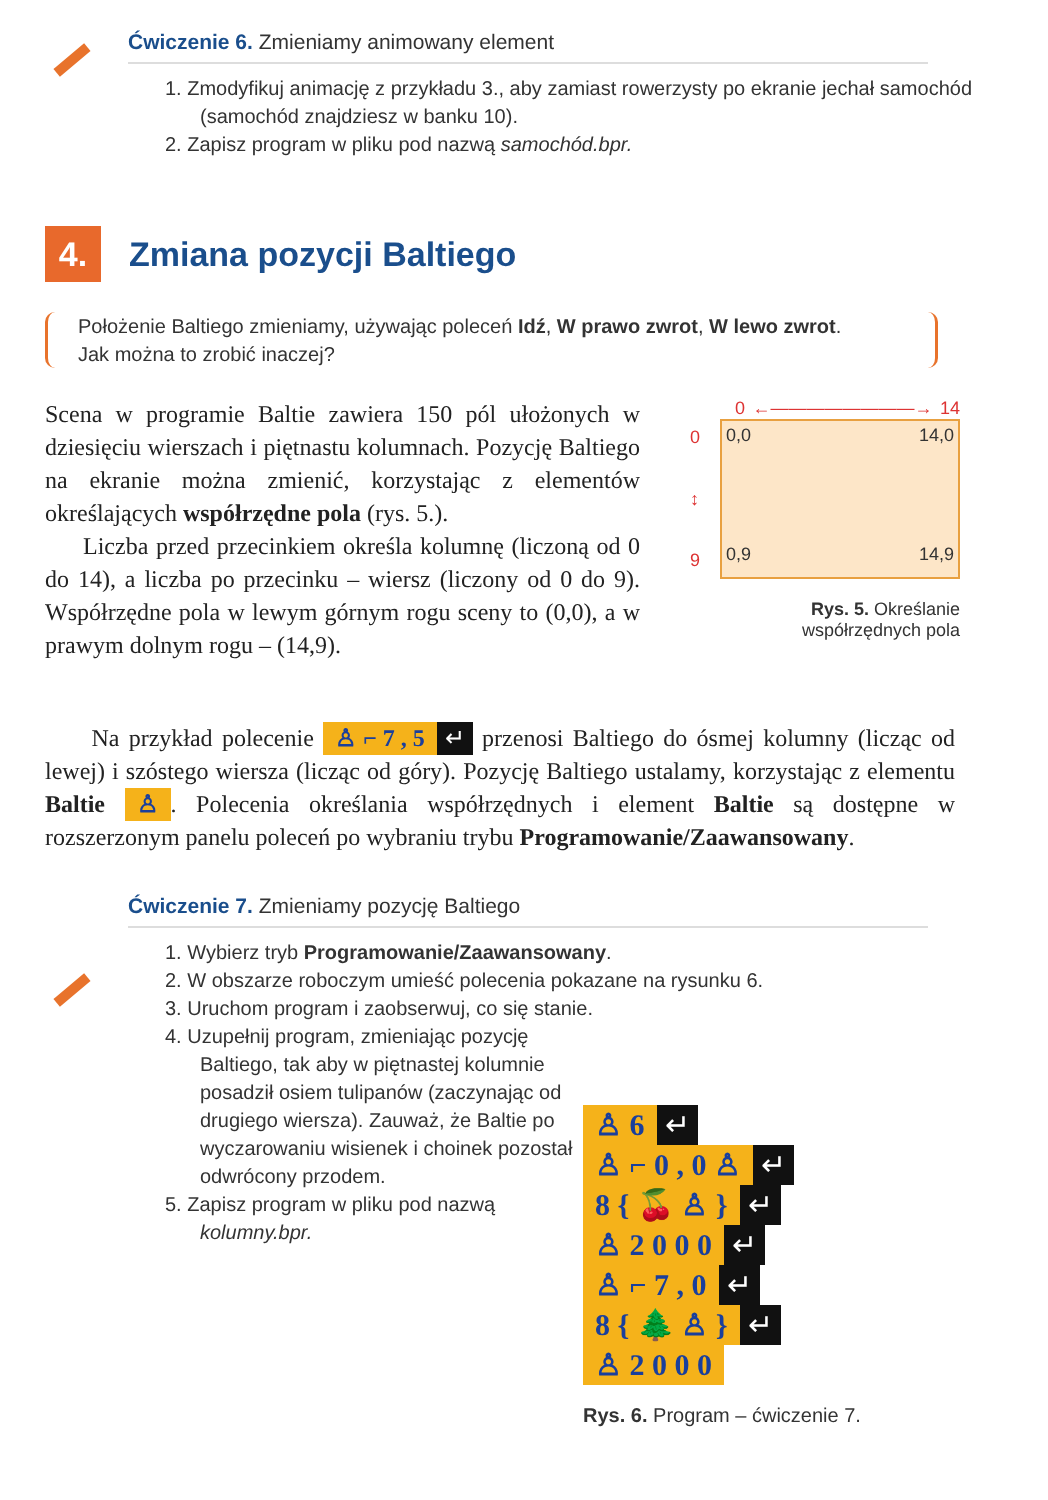Ćwiczenie 6. Zmieniamy animowany element
1. Zmodyfikuj animację z przykładu 3., aby zamiast rowerzysty po ekranie jechał samochód (samochód znajdziesz w banku 10).
2. Zapisz program w pliku pod nazwą samochód.bpr.
4. Zmiana pozycji Baltiego
Położenie Baltiego zmieniamy, używając poleceń Idź, W prawo zwrot, W lewo zwrot.
Jak można to zrobić inaczej?
Scena w programie Baltie zawiera 150 pól ułożonych w dziesięciu wierszach i piętnastu kolumnach. Pozycję Baltiego na ekranie można zmienić, korzystając z elementów określających współrzędne pola (rys. 5.).
Liczba przed przecinkiem określa kolumnę (liczoną od 0 do 14), a liczba po przecinku – wiersz (liczony od 0 do 9). Współrzędne pola w lewym górnym rogu sceny to (0,0), a w prawym dolnym rogu – (14,9).
0 ←————————→ 14
0
↕
9
0,0 14,0
0,9 14,9
Rys. 5. Określanie
współrzędnych pola
Na przykład polecenie ♙ ⌐ 7 , 5 ↵ przenosi Baltiego do ósmej kolumny (licząc od lewej) i szóstego wiersza (licząc od góry). Pozycję Baltiego ustalamy, korzystając z elementu Baltie ♙. Polecenia określania współrzędnych i element Baltie są dostępne w rozszerzonym panelu poleceń po wybraniu trybu Programowanie/Zaawansowany.
Ćwiczenie 7. Zmieniamy pozycję Baltiego
1. Wybierz tryb Programowanie/Zaawansowany.
2. W obszarze roboczym umieść polecenia pokazane na rysunku 6.
3. Uruchom program i zaobserwuj, co się stanie.
4. Uzupełnij program, zmieniając pozycję Baltiego, tak aby w piętnastej kolumnie posadził osiem tulipanów (zaczynając od drugiego wiersza). Zauważ, że Baltie po wyczarowaniu wisienek i choinek pozostał odwrócony przodem.
5. Zapisz program w pliku pod nazwą kolumny.bpr.
♙ 6 ↵
♙ ⌐ 0 , 0 ♙ ↵
8 { 🍒 ♙ } ↵
♙ 2 0 0 0 ↵
♙ ⌐ 7 , 0 ↵
8 { 🌲 ♙ } ↵
♙ 2 0 0 0
Rys. 6. Program – ćwiczenie 7.